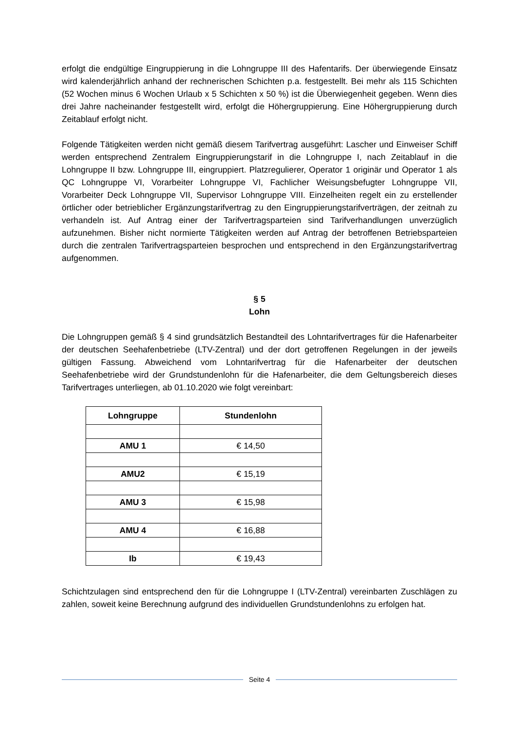erfolgt die endgültige Eingruppierung in die Lohngruppe III des Hafentarifs. Der überwiegende Einsatz wird kalenderjährlich anhand der rechnerischen Schichten p.a. festgestellt. Bei mehr als 115 Schichten (52 Wochen minus 6 Wochen Urlaub x 5 Schichten x 50 %) ist die Überwiegenheit gegeben. Wenn dies drei Jahre nacheinander festgestellt wird, erfolgt die Höhergruppierung. Eine Höhergruppierung durch Zeitablauf erfolgt nicht.
Folgende Tätigkeiten werden nicht gemäß diesem Tarifvertrag ausgeführt: Lascher und Einweiser Schiff werden entsprechend Zentralem Eingruppierungstarif in die Lohngruppe I, nach Zeitablauf in die Lohngruppe II bzw. Lohngruppe III, eingruppiert. Platzregulierer, Operator 1 originär und Operator 1 als QC Lohngruppe VI, Vorarbeiter Lohngruppe VI, Fachlicher Weisungsbefugter Lohngruppe VII, Vorarbeiter Deck Lohngruppe VII, Supervisor Lohngruppe VIII. Einzelheiten regelt ein zu erstellender örtlicher oder betrieblicher Ergänzungstarifvertrag zu den Eingruppierungstarifverträgen, der zeitnah zu verhandeln ist. Auf Antrag einer der Tarifvertragsparteien sind Tarifverhandlungen unverzüglich aufzunehmen. Bisher nicht normierte Tätigkeiten werden auf Antrag der betroffenen Betriebsparteien durch die zentralen Tarifvertragsparteien besprochen und entsprechend in den Ergänzungstarifvertrag aufgenommen.
§ 5
Lohn
Die Lohngruppen gemäß § 4 sind grundsätzlich Bestandteil des Lohntarifvertrages für die Hafenarbeiter der deutschen Seehafenbetriebe (LTV-Zentral) und der dort getroffenen Regelungen in der jeweils gültigen Fassung. Abweichend vom Lohntarifvertrag für die Hafenarbeiter der deutschen Seehafenbetriebe wird der Grundstundenlohn für die Hafenarbeiter, die dem Geltungsbereich dieses Tarifvertrages unterliegen, ab 01.10.2020 wie folgt vereinbart:
| Lohngruppe | Stundenlohn |
| --- | --- |
| AMU 1 | € 14,50 |
| AMU2 | € 15,19 |
| AMU 3 | € 15,98 |
| AMU 4 | € 16,88 |
| Ib | € 19,43 |
Schichtzulagen sind entsprechend den für die Lohngruppe I (LTV-Zentral) vereinbarten Zuschlägen zu zahlen, soweit keine Berechnung aufgrund des individuellen Grundstundenlohns zu erfolgen hat.
Seite 4